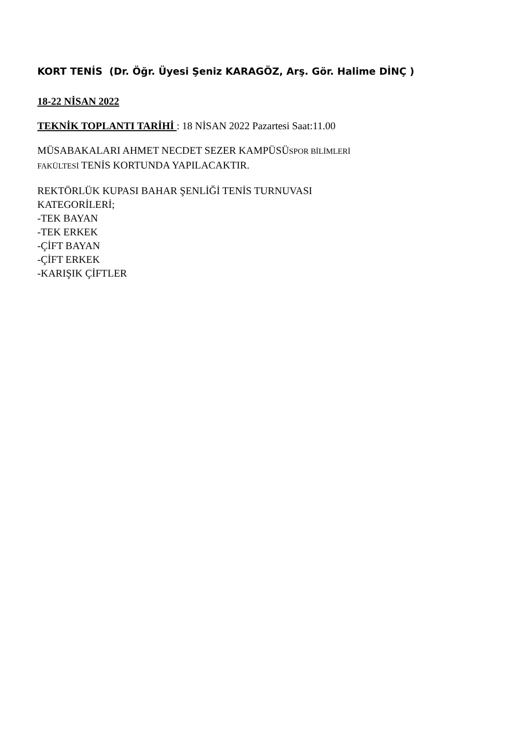KORT TENİS (Dr. Öğr. Üyesi Şeniz KARAGÖZ, Arş. Gör. Halime DİNÇ )
18-22 NİSAN 2022
TEKNİK TOPLANTI TARİHİ : 18 NİSAN 2022 Pazartesi Saat:11.00
MÜSABAKALARI AHMET NECDET SEZER KAMPÜSÜSPOR BİLİMLERİ
FAKÜLTESİ TENİS KORTUNDA YAPILACAKTIR.
REKTÖRLÜK KUPASI BAHAR ŞENLİĞİ TENİS TURNUVASI
KATEGORİLERİ;
-TEK BAYAN
-TEK ERKEK
-ÇİFT BAYAN
-ÇİFT ERKEK
-KARIŞIK ÇİFTLER